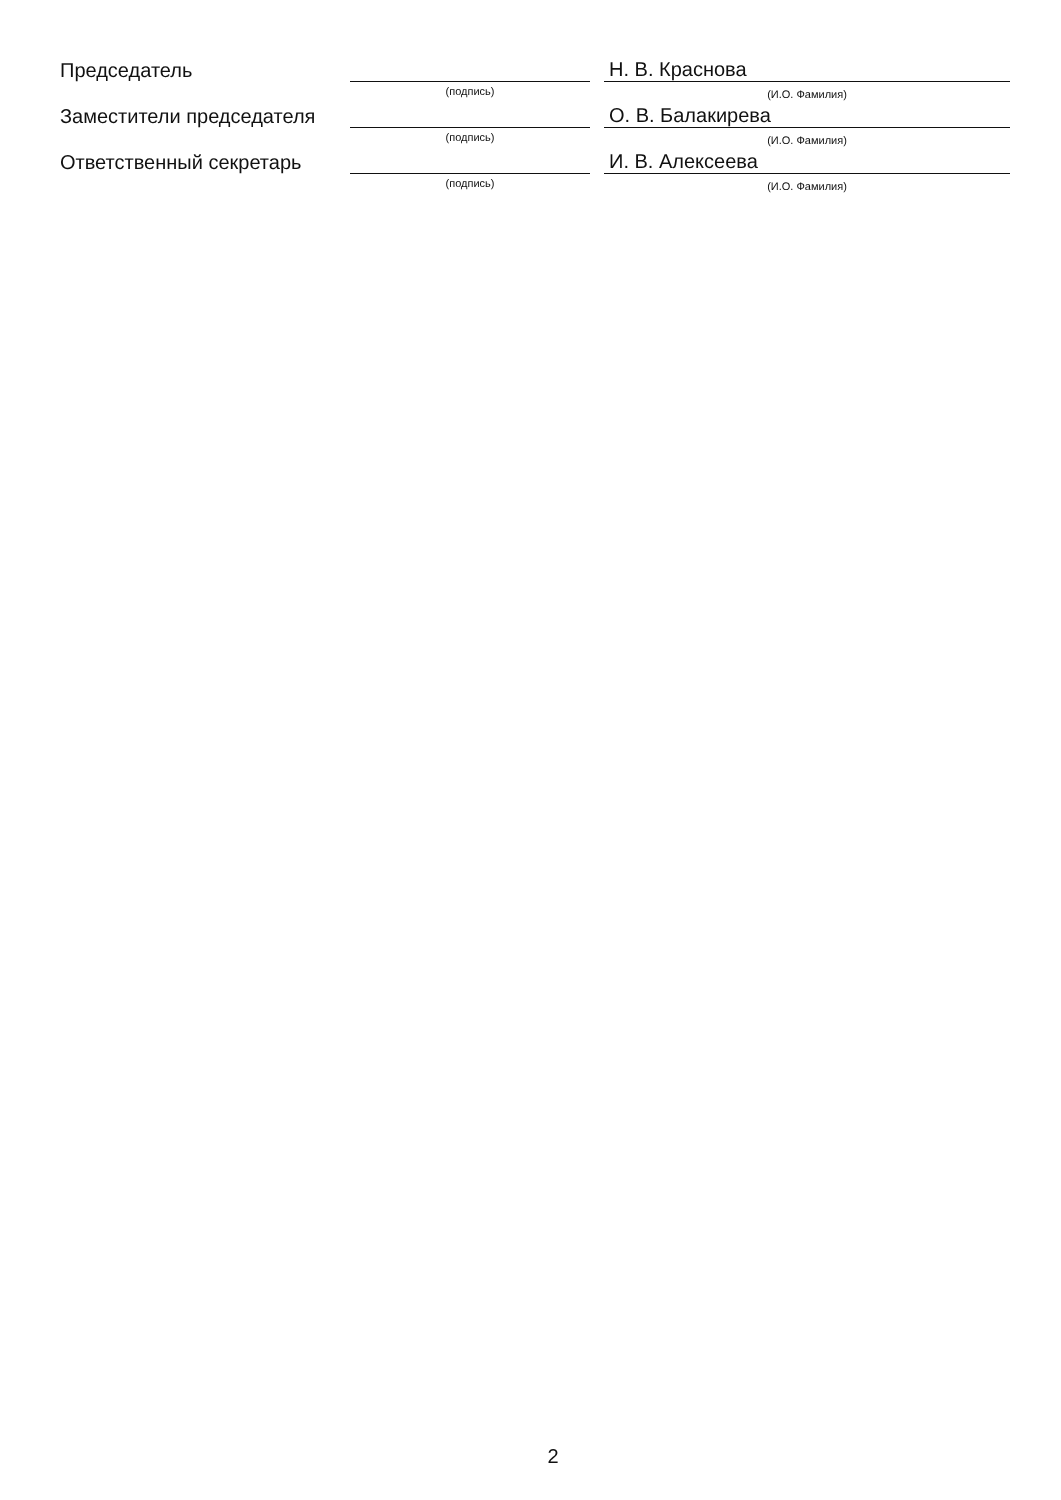Председатель
(подпись)
Н. В. Краснова
(И.О. Фамилия)
Заместители председателя
(подпись)
О. В. Балакирева
(И.О. Фамилия)
Ответственный секретарь
(подпись)
И. В. Алексеева
(И.О. Фамилия)
2